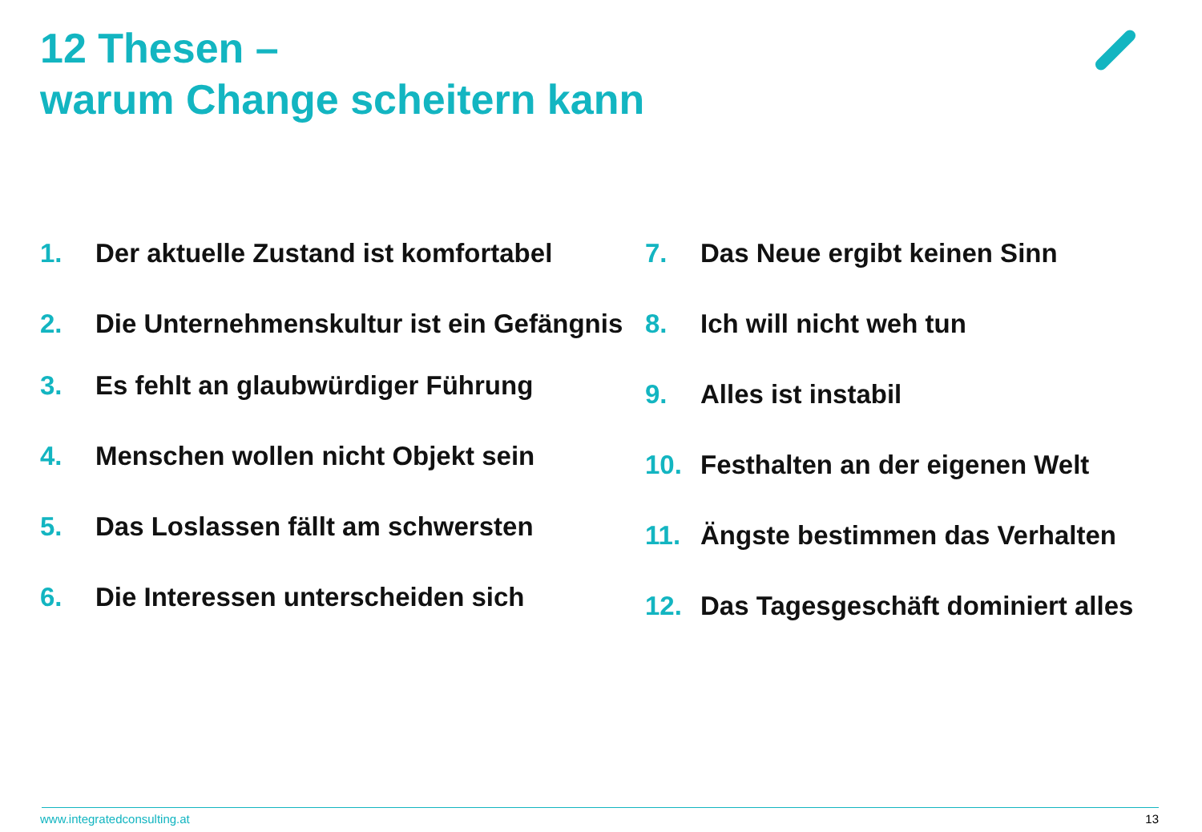12 Thesen –
warum Change scheitern kann
1. Der aktuelle Zustand ist komfortabel
2. Die Unternehmenskultur ist ein Gefängnis
3. Es fehlt an glaubwürdiger Führung
4. Menschen wollen nicht Objekt sein
5. Das Loslassen fällt am schwersten
6. Die Interessen unterscheiden sich
7. Das Neue ergibt keinen Sinn
8. Ich will nicht weh tun
9. Alles ist instabil
10. Festhalten an der eigenen Welt
11. Ängste bestimmen das Verhalten
12. Das Tagesgeschäft dominiert alles
www.integratedconsulting.at 13